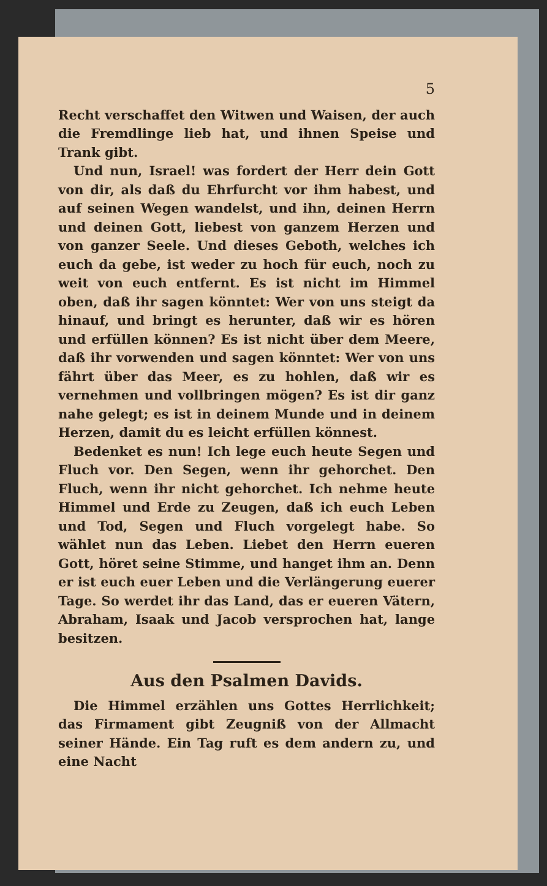5
Recht verschaffet den Witwen und Waisen, der auch die Fremdlinge lieb hat, und ihnen Speise und Trank gibt.
Und nun, Israel! was fordert der Herr dein Gott von dir, als daß du Ehrfurcht vor ihm habest, und auf seinen Wegen wandelst, und ihn, deinen Herrn und deinen Gott, liebest von ganzem Herzen und von ganzer Seele. Und dieses Geboth, welches ich euch da gebe, ist weder zu hoch für euch, noch zu weit von euch entfernt. Es ist nicht im Himmel oben, daß ihr sagen könntet: Wer von uns steigt da hinauf, und bringt es herunter, daß wir es hören und erfüllen können? Es ist nicht über dem Meere, daß ihr vorwenden und sagen könntet: Wer von uns fährt über das Meer, es zu hohlen, daß wir es vernehmen und vollbringen mögen? Es ist dir ganz nahe gelegt; es ist in deinem Munde und in deinem Herzen, damit du es leicht erfüllen könnest.
Bedenket es nun! Ich lege euch heute Segen und Fluch vor. Den Segen, wenn ihr gehorchet. Den Fluch, wenn ihr nicht gehorchet. Ich nehme heute Himmel und Erde zu Zeugen, daß ich euch Leben und Tod, Segen und Fluch vorgelegt habe. So wählet nun das Leben. Liebet den Herrn eueren Gott, höret seine Stimme, und hanget ihm an. Denn er ist euch euer Leben und die Verlängerung euerer Tage. So werdet ihr das Land, das er eueren Vätern, Abraham, Isaak und Jacob versprochen hat, lange besitzen.
Aus den Psalmen Davids.
Die Himmel erzählen uns Gottes Herrlichkeit; das Firmament gibt Zeugniß von der Allmacht seiner Hände. Ein Tag ruft es dem andern zu, und eine Nacht